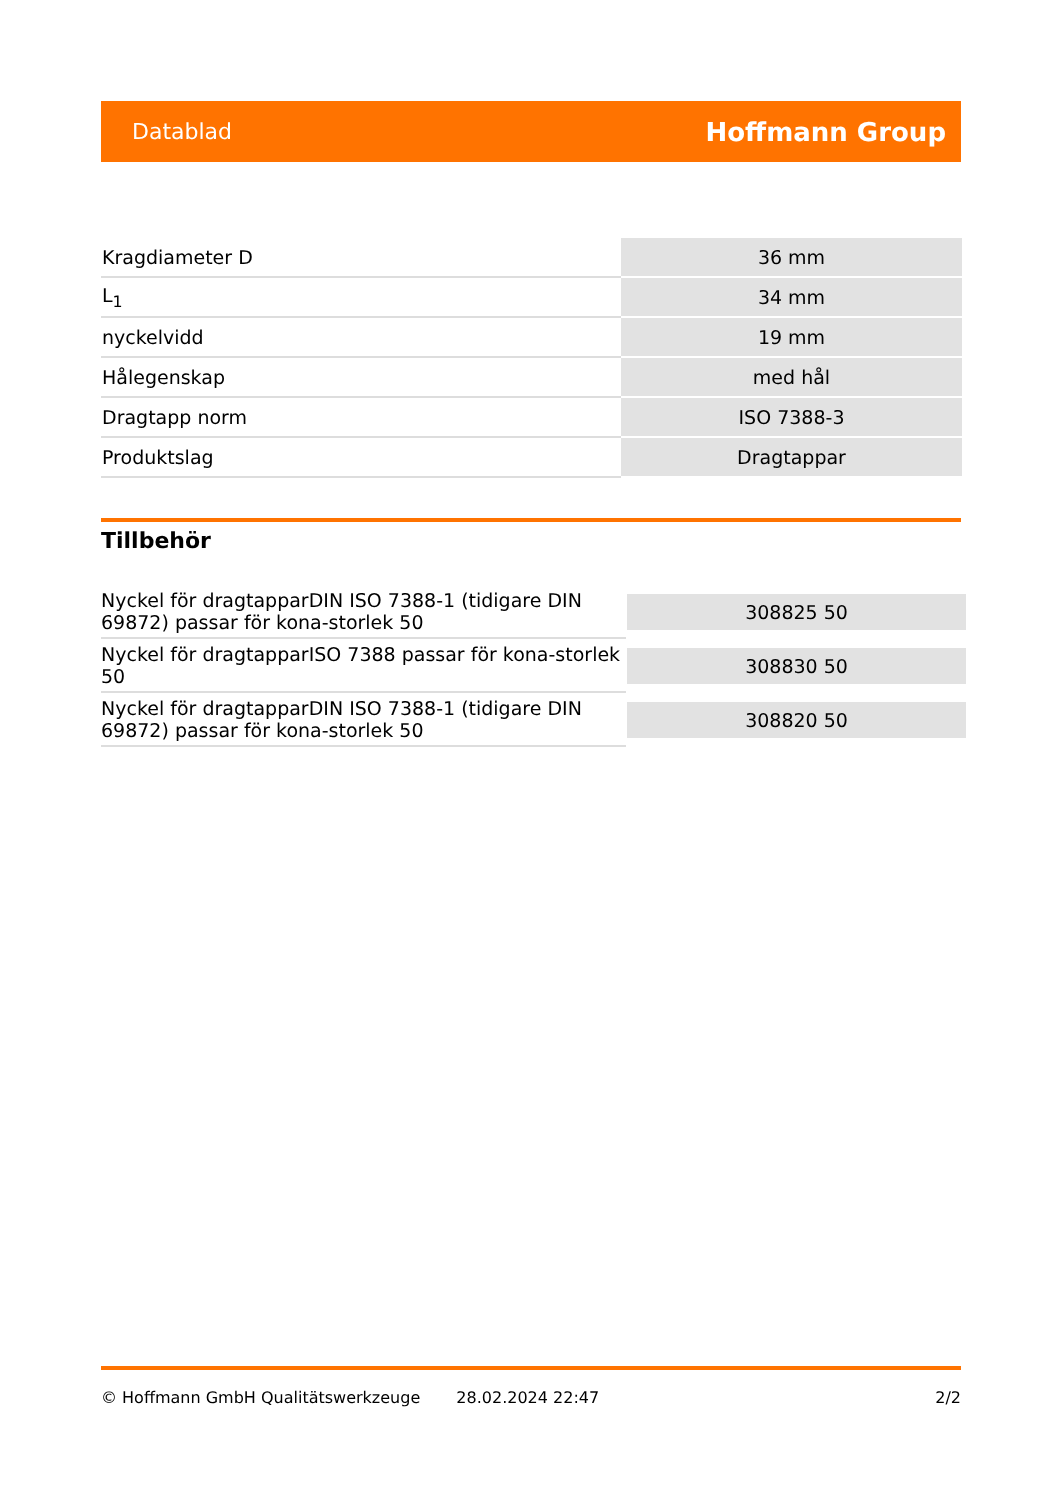Datablad Hoffmann Group
| Kragdiameter D | 36 mm |
| L<sub>1</sub> | 34 mm |
| nyckelvidd | 19 mm |
| Hålegenskap | med hål |
| Dragtapp norm | ISO 7388-3 |
| Produktslag | Dragtappar |
Tillbehör
| Nyckel för dragtapparDIN ISO 7388-1 (tidigare DIN 69872) passar för kona-storlek 50 | 308825 50 |
| Nyckel för dragtapparISO 7388 passar för kona-storlek 50 | 308830 50 |
| Nyckel för dragtapparDIN ISO 7388-1 (tidigare DIN 69872) passar för kona-storlek 50 | 308820 50 |
© Hoffmann GmbH Qualitätswerkzeuge 28.02.2024 22:47 2/2